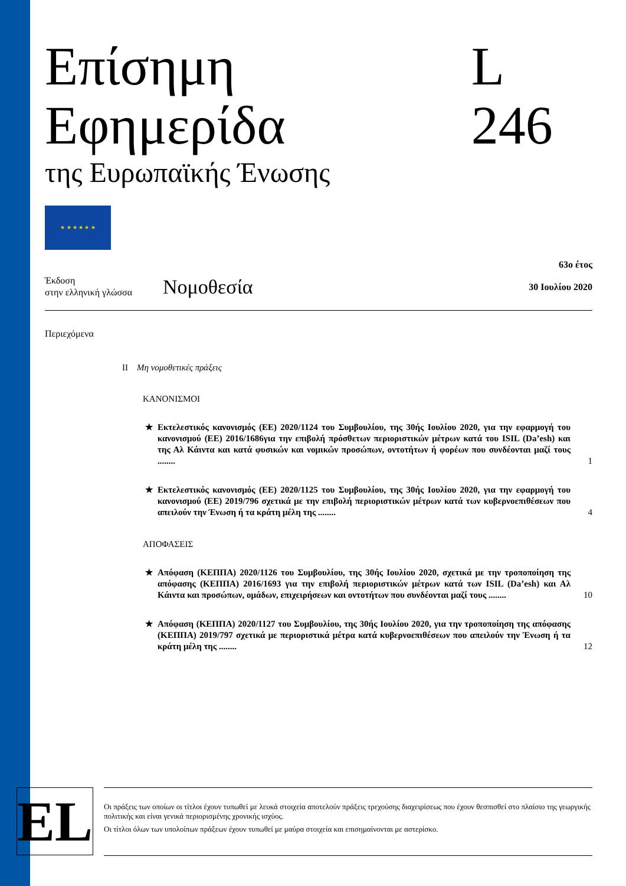Επίσημη Εφημερίδα L 246
της Ευρωπαϊκής Ένωσης
★ ★ ★ ★ ★ ★
Έκδοση
στην ελληνική γλώσσα
Νομοθεσία
63ο έτος
30 Ιουλίου 2020
Περιεχόμενα
II Μη νομοθετικές πράξεις
ΚΑΝΟΝΙΣΜΟΙ
★ Εκτελεστικός κανονισμός (ΕΕ) 2020/1124 του Συμβουλίου, της 30ής Ιουλίου 2020, για την εφαρμογή του κανονισμού (ΕΕ) 2016/1686για την επιβολή πρόσθετων περιοριστικών μέτρων κατά του ISIL (Da’esh) και της Αλ Κάιντα και κατά φυσικών και νομικών προσώπων, οντοτήτων ή φορέων που συνδέονται μαζί τους ........ 1
★ Εκτελεστικός κανονισμός (ΕΕ) 2020/1125 του Συμβουλίου, της 30ής Ιουλίου 2020, για την εφαρμογή του κανονισμού (ΕΕ) 2019/796 σχετικά με την επιβολή περιοριστικών μέτρων κατά των κυβερνοεπιθέσεων που απειλούν την Ένωση ή τα κράτη μέλη της ........ 4
ΑΠΟΦΑΣΕΙΣ
★ Απόφαση (ΚΕΠΠΑ) 2020/1126 του Συμβουλίου, της 30ής Ιουλίου 2020, σχετικά με την τροποποίηση της απόφασης (ΚΕΠΠΑ) 2016/1693 για την επιβολή περιοριστικών μέτρων κατά των ISIL (Da’esh) και Αλ Κάιντα και προσώπων, ομάδων, επιχειρήσεων και οντοτήτων που συνδέονται μαζί τους ........ 10
★ Απόφαση (ΚΕΠΠΑ) 2020/1127 του Συμβουλίου, της 30ής Ιουλίου 2020, για την τροποποίηση της απόφασης (ΚΕΠΠΑ) 2019/797 σχετικά με περιοριστικά μέτρα κατά κυβερνοεπιθέσεων που απειλούν την Ένωση ή τα κράτη μέλη της ........ 12
EL
Οι πράξεις των οποίων οι τίτλοι έχουν τυπωθεί με λευκά στοιχεία αποτελούν πράξεις τρεχούσης διαχειρίσεως που έχουν θεσπισθεί στο πλαίσιο της γεωργικής πολιτικής και είναι γενικά περιορισμένης χρονικής ισχύος.
Οι τίτλοι όλων των υπολοίπων πράξεων έχουν τυπωθεί με μαύρα στοιχεία και επισημαίνονται με αστερίσκο.